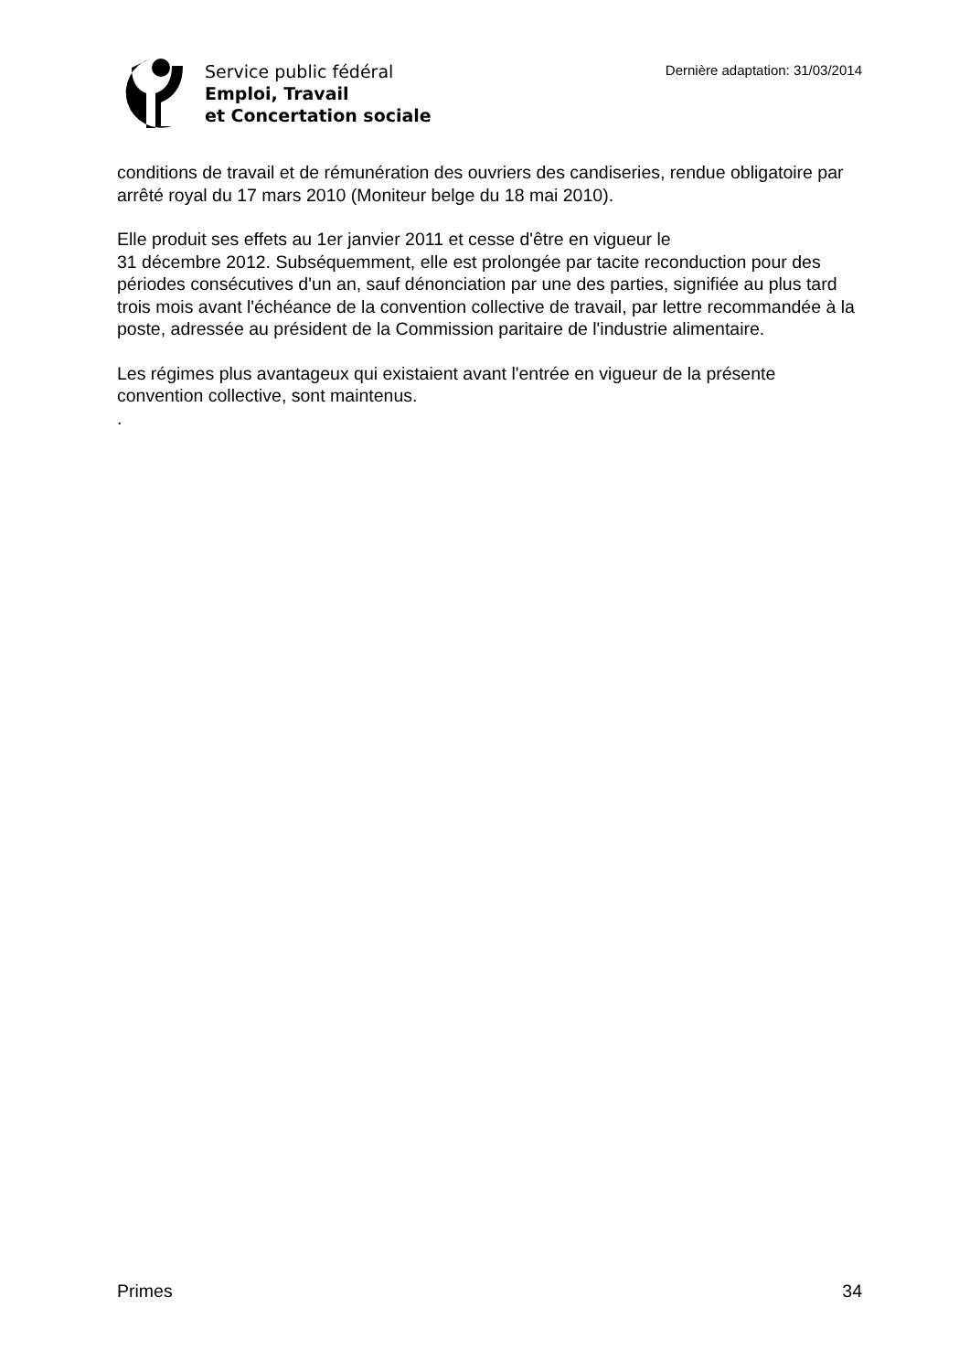Service public fédéral
Emploi, Travail
et Concertation sociale
Dernière adaptation: 31/03/2014
conditions de travail et de rémunération des ouvriers des candiseries, rendue obligatoire par arrêté royal du 17 mars 2010 (Moniteur belge du 18 mai 2010).
Elle produit ses effets au 1er janvier 2011 et cesse d'être en vigueur le
31 décembre 2012. Subséquemment, elle est prolongée par tacite reconduction pour des périodes consécutives d'un an, sauf dénonciation par une des parties, signifiée au plus tard trois mois avant l'échéance de la convention collective de travail, par lettre recommandée à la poste, adressée au président de la Commission paritaire de l'industrie alimentaire.
Les régimes plus avantageux qui existaient avant l'entrée en vigueur de la présente convention collective, sont maintenus.
.
Primes 34